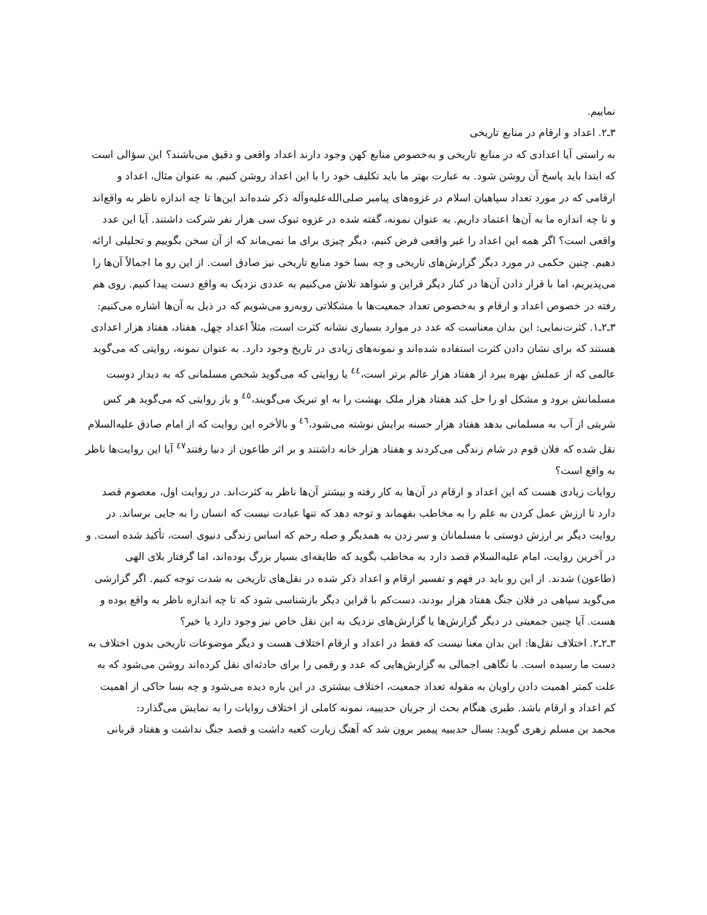نماییم.
۳ـ۲. اعداد و ارقام در منابع تاریخی
به راستی آیا اعدادی که در منابع تاریخی و به‌خصوص منابع کهن وجود دارند اعداد واقعی و دقیق می‌باشند؟ این سؤالی است که ابتدا باید پاسخ آن روشن شود. به عبارت بهتر ما باید تکلیف خود را با این اعداد روشن کنیم. به عنوان مثال، اعداد و ارقامی که در مورد تعداد سپاهیان اسلام در غزوه‌های پیامبر صلی‌الله‌علیه‌وآله ذکر شده‌اند این‌ها تا چه اندازه ناظر به واقع‌اند و تا چه اندازه ما به آن‌ها اعتماد داریم. به عنوان نمونه، گفته شده در غزوه تبوک سی هزار نفر شرکت داشتند. آیا این عدد واقعی است؟ اگر همه این اعداد را غیر واقعی فرض کنیم، دیگر چیزی برای ما نمی‌ماند که از آن سخن بگوییم و تحلیلی ارائه دهیم. چنین حکمی در مورد دیگر گزارش‌های تاریخی و چه بسا خود منابع تاریخی نیز صادق است. از این رو ما اجمالاً آن‌ها را می‌پذیریم، اما با قرار دادن آن‌ها در کنار دیگر قراین و شواهد تلاش می‌کنیم به عددی نزدیک به واقع دست پیدا کنیم. روی هم رفته در خصوص اعداد و ارقام و به‌خصوص تعداد جمعیت‌ها با مشکلاتی روبه‌رو می‌شویم که در ذیل به آن‌ها اشاره می‌کنیم:
۳ـ۲ـ۱. کثرت‌نمایی: این بدان معناست که عدد در موارد بسیاری نشانه کثرت است، مثلاً اعداد چهل، هفتاد، هفتاد هزار اعدادی هستند که برای نشان دادن کثرت استفاده شده‌اند و نمونه‌های زیادی در تاریخ وجود دارد. به عنوان نمونه، روایتی که می‌گوید عالمی که از عملش بهره ببرد از هفتاد هزار عالم برتر است،<sup>٤٤</sup> یا روایتی که می‌گوید شخص مسلمانی که به دیدار دوست مسلمانش برود و مشکل او را حل کند هفتاد هزار ملک بهشت را به او تبریک می‌گویند،<sup>٤٥</sup> و باز روایتی که می‌گوید هر کس شربتی از آب به مسلمانی بدهد هفتاد هزار حسنه برایش نوشته می‌شود،<sup>٤٦</sup> و بالأخره این روایت که از امام صادق علیه‌السلام نقل شده که فلان قوم در شام زندگی می‌کردند و هفتاد هزار خانه داشتند و بر اثر طاعون از دنیا رفتند<sup>٤٧</sup> آیا این روایت‌ها ناظر به واقع است؟
روایات زیادی هست که این اعداد و ارقام در آن‌ها به کار رفته و بیشتر آن‌ها ناظر به کثرت‌اند. در روایت اول، معصوم قصد دارد تا ارزش عمل کردن به علم را به مخاطب بفهماند و توجه دهد که تنها عبادت نیست که انسان را به جایی برساند. در روایت دیگر بر ارزش دوستی با مسلمانان و سر زدن به همدیگر و صله رحم که اساس زندگی دنیوی است، تأکید شده است. و در آخرین روایت، امام علیه‌السلام قصد دارد به مخاطب بگوید که طایفه‌ای بسیار بزرگ بوده‌اند، اما گرفتار بلای الهی (طاعون) شدند. از این رو باید در فهم و تفسیر ارقام و اعداد ذکر شده در نقل‌های تاریخی به شدت توجه کنیم. اگر گزارشی می‌گوید سپاهی در فلان جنگ هفتاد هزار بودند، دست‌کم با قراین دیگر بازشناسی شود که تا چه اندازه ناظر به واقع بوده و هست. آیا چنین جمعیتی در دیگر گزارش‌ها یا گزارش‌های نزدیک به این نقل خاص نیز وجود دارد یا خیر؟
۳ـ۲ـ۲. اختلاف نقل‌ها: این بدان معنا نیست که فقط در اعداد و ارقام اختلاف هست و دیگر موضوعات تاریخی بدون اختلاف به دست ما رسیده است. با نگاهی اجمالی به گزارش‌هایی که عدد و رقمی را برای حادثه‌ای نقل کرده‌اند روشن می‌شود که به علت کمتر اهمیت دادن راویان به مقوله تعداد جمعیت، اختلاف بیشتری در این باره دیده می‌شود و چه بسا حاکی از اهمیت کم اعداد و ارقام باشد. طبری هنگام بحث از جریان حدیبیه، نمونه کاملی از اختلاف روایات را به نمایش می‌گذارد:
محمد بن مسلم زهری گوید: بسال حدیبیه پیمبر برون شد که آهنگ زیارت کعبه داشت و قصد جنگ نداشت و هفتاد قربانی